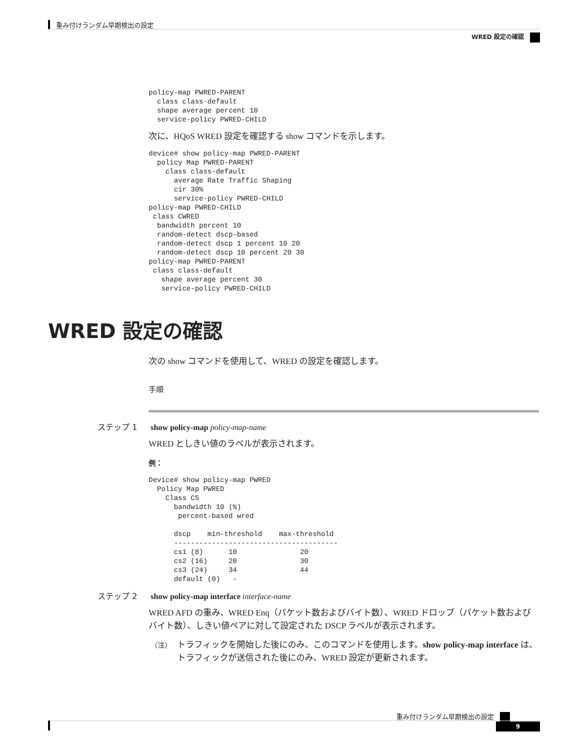重み付けランダム早期検出の設定
WRED 設定の確認
policy-map PWRED-PARENT
  class class-default
  shape average percent 10
  service-policy PWRED-CHILD
次に、HQoS WRED 設定を確認する show コマンドを示します。
device# show policy-map PWRED-PARENT
  policy Map PWRED-PARENT
    class class-default
      average Rate Traffic Shaping
      cir 30%
      service-policy PWRED-CHILD
policy-map PWRED-CHILD
 class CWRED
  bandwidth percent 10
  random-detect dscp-based
  random-detect dscp 1 percent 10 20
  random-detect dscp 10 percent 20 30
policy-map PWRED-PARENT
 class class-default
   shape average percent 30
   service-policy PWRED-CHILD
WRED 設定の確認
次の show コマンドを使用して、WRED の設定を確認します。
手順
ステップ 1 show policy-map policy-map-name
WRED としきい値のラベルが表示されます。
例：
Device# show policy-map PWRED
  Policy Map PWRED
    Class CS
      bandwidth 10 (%)
       percent-based wred

      dscp    min-threshold    max-threshold
      ---------------------------------------
      cs1 (8)      10               20
      cs2 (16)     20               30
      cs3 (24)     34               44
      default (0)   -
ステップ 2 show policy-map interface interface-name
WRED AFD の重み、WRED Enq（パケット数およびバイト数）、WRED ドロップ（パケット数およびバイト数）、しきい値ペアに対して設定された DSCP ラベルが表示されます。
（注）
トラフィックを開始した後にのみ、このコマンドを使用します。show policy-map interface は、トラフィックが送信された後にのみ、WRED 設定が更新されます。
重み付けランダム早期検出の設定
9